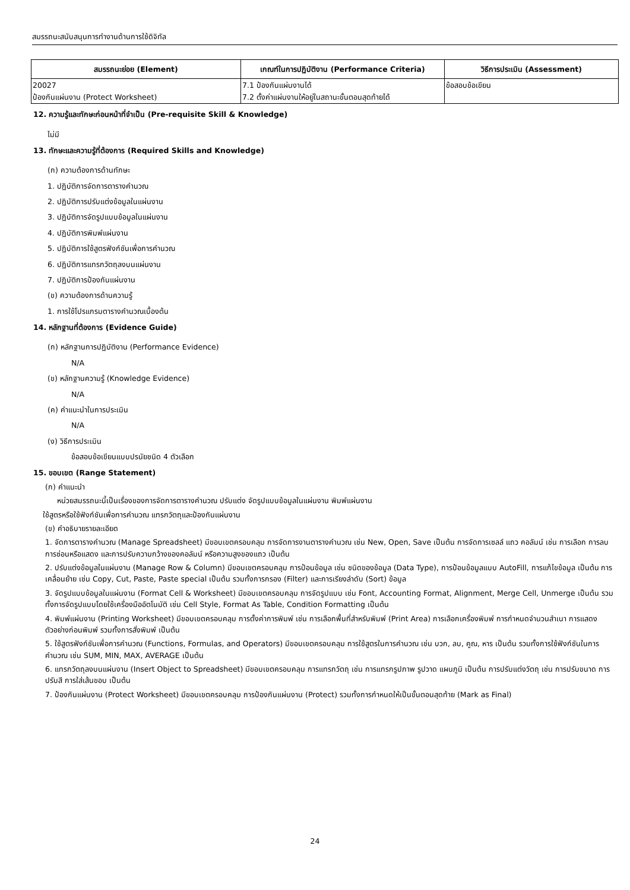สมรรถนะสนับสนุนการทำงานด้านการใช้ดิจิทัล
| สมรรถนะย่อย (Element) | เกณฑ์ในการปฏิบัติงาน (Performance Criteria) | วิธีการประเมิน (Assessment) |
| --- | --- | --- |
| 20027 ป้องกันแผ่นงาน (Protect Worksheet) | 7.1 ป้องกันแผ่นงานได้ 7.2 ตั้งค่าแผ่นงานให้อยู่ในสถานะขั้นตอนสุดท้ายได้ | ข้อสอบข้อเขียน |
12. ความรู้และทักษะก่อนหน้าที่จำเป็น (Pre-requisite Skill & Knowledge)
ไม่มี
13. ทักษะและความรู้ที่ต้องการ (Required Skills and Knowledge)
(ก) ความต้องการด้านทักษะ
1. ปฏิบัติการจัดการตารางคำนวณ
2. ปฏิบัติการปรับแต่งข้อมูลในแผ่นงาน
3. ปฏิบัติการจัดรูปแบบข้อมูลในแผ่นงาน
4. ปฏิบัติการพิมพ์แผ่นงาน
5. ปฏิบัติการใช้สูตรฟังก์ชันเพื่อการคำนวณ
6. ปฏิบัติการแทรกวัตถุลงบนแผ่นงาน
7. ปฏิบัติการป้องกันแผ่นงาน
(ข) ความต้องการด้านความรู้
1. การใช้โปรแกรมตารางคำนวณเบื้องต้น
14. หลักฐานที่ต้องการ (Evidence Guide)
(ก) หลักฐานการปฏิบัติงาน (Performance Evidence)
N/A
(ข) หลักฐานความรู้ (Knowledge Evidence)
N/A
(ค) คำแนะนำในการประเมิน
N/A
(ง) วิธีการประเมิน
ข้อสอบข้อเขียนแบบปรนัยชนิด 4 ตัวเลือก
15. ขอบเขต (Range Statement)
(ก) คำแนะนำ
หน่วยสมรรถนะนี้เป็นเรื่องของการจัดการตารางคำนวณ ปรับแต่ง จัดรูปแบบข้อมูลในแผ่นงาน พิมพ์แผ่นงาน
ใช้สูตรหรือใช้ฟังก์ชันเพื่อการคำนวณ แทรกวัตถุและป้องกันแผ่นงาน
(ข) คำอธิบายรายละเอียด
1. จัดการตารางคำนวณ (Manage Spreadsheet) มีขอบเขตครอบคลุม การจัดการงานตารางคำนวณ เช่น New, Open, Save เป็นต้น การจัดการเซลล์ แถว คอลัมน์ เช่น การเลือก การลบ การซ่อนหรือแสดง และการปรับความกว้างของคอลัมน์ หรือความสูงของแถว เป็นต้น
2. ปรับแต่งข้อมูลในแผ่นงาน (Manage Row & Column) มีขอบเขตครอบคลุม การป้อนข้อมูล เช่น ชนิดของข้อมูล (Data Type), การป้อนข้อมูลแบบ AutoFill, การแก้ไขข้อมูล เป็นต้น การเคลื่อนย้าย เช่น Copy, Cut, Paste, Paste special เป็นต้น รวมทั้งการกรอง (Filter) และการเรียงลำดับ (Sort) ข้อมูล
3. จัดรูปแบบข้อมูลในแผ่นงาน (Format Cell & Worksheet) มีขอบเขตครอบคลุม การจัดรูปแบบ เช่น Font, Accounting Format, Alignment, Merge Cell, Unmerge เป็นต้น รวมทั้งการจัดรูปแบบโดยใช้เครื่องมืออัตโนมัติ เช่น Cell Style, Format As Table, Condition Formatting เป็นต้น
4. พิมพ์แผ่นงาน (Printing Worksheet) มีขอบเขตครอบคลุม การตั้งค่าการพิมพ์ เช่น การเลือกพื้นที่สำหรับพิมพ์ (Print Area) การเลือกเครื่องพิมพ์ การกำหนดจำนวนสำเนา การแสดงตัวอย่างก่อนพิมพ์ รวมทั้งการสั่งพิมพ์ เป็นต้น
5. ใช้สูตรฟังก์ชันเพื่อการคำนวณ (Functions, Formulas, and Operators) มีขอบเขตครอบคลุม การใช้สูตรในการคำนวณ เช่น บวก, ลบ, คูณ, หาร เป็นต้น รวมทั้งการใช้ฟังก์ชันในการคำนวณ เช่น SUM, MIN, MAX, AVERAGE เป็นต้น
6. แทรกวัตถุลงบนแผ่นงาน (Insert Object to Spreadsheet) มีขอบเขตครอบคลุม การแทรกวัตถุ เช่น การแทรกรูปภาพ รูปวาด แผนภูมิ เป็นต้น การปรับแต่งวัตถุ เช่น การปรับขนาด การปรับสี การใส่เส้นขอบ เป็นต้น
7. ป้องกันแผ่นงาน (Protect Worksheet) มีขอบเขตครอบคลุม การป้องกันแผ่นงาน (Protect) รวมทั้งการกำหนดให้เป็นขั้นตอนสุดท้าย (Mark as Final)
24